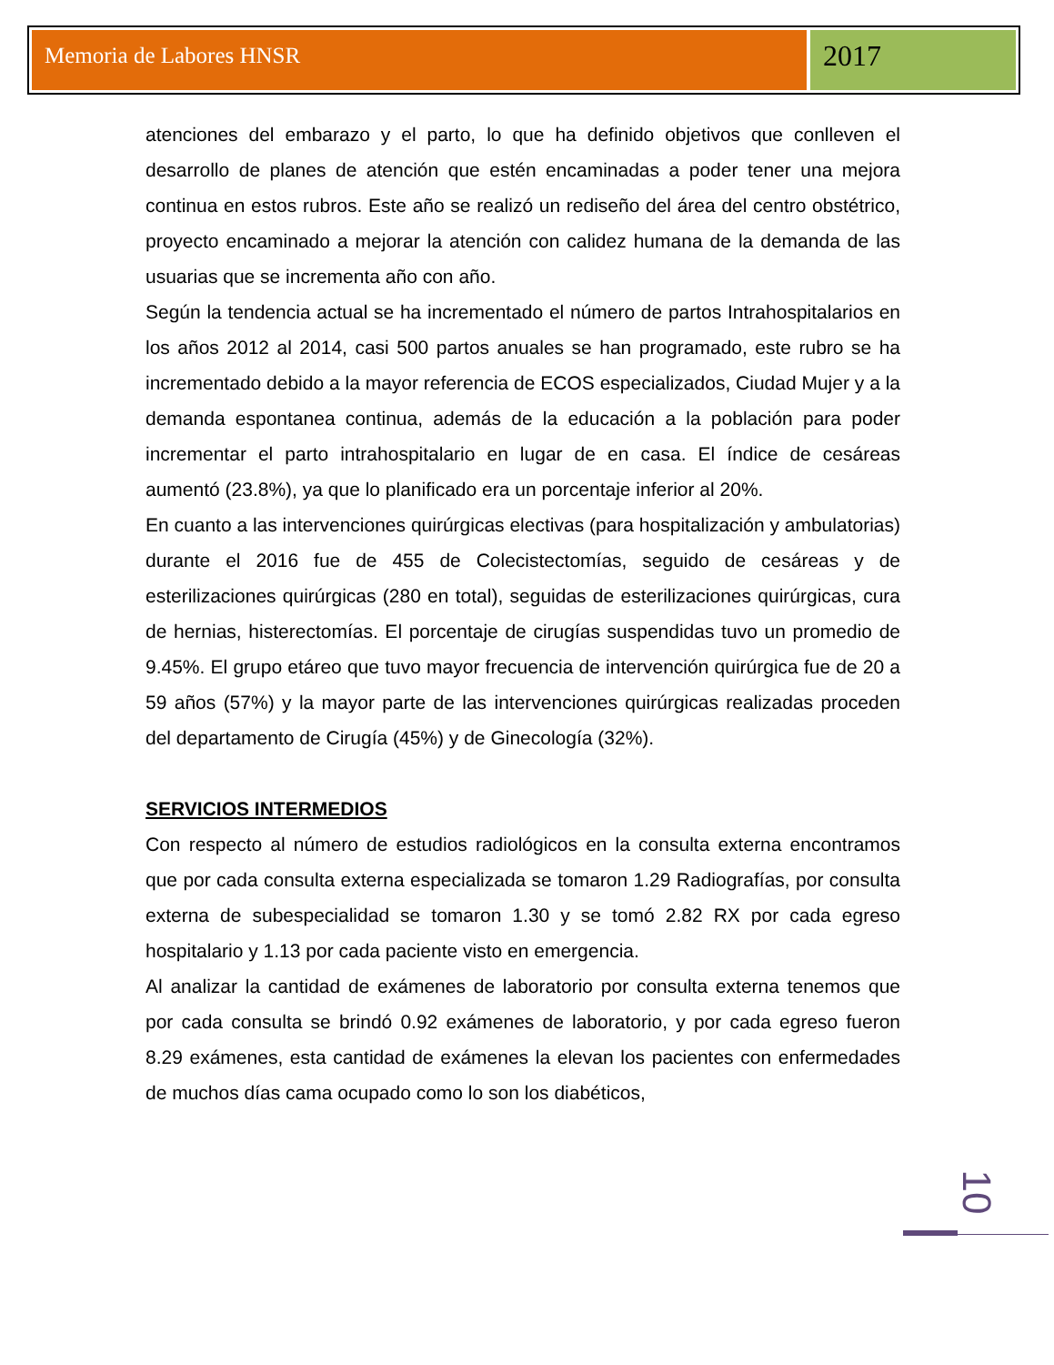Memoria de Labores HNSR
2017
atenciones del embarazo y el parto, lo que ha definido objetivos que conlleven el desarrollo de planes de atención que estén encaminadas a poder tener una mejora continua en estos rubros. Este año se realizó un rediseño del área del centro obstétrico, proyecto encaminado a mejorar la atención con calidez humana de la demanda de las usuarias que se incrementa año con año.
Según la tendencia actual se ha incrementado el número de partos Intrahospitalarios en los años 2012 al 2014, casi 500 partos anuales se han programado, este rubro se ha incrementado debido a la mayor referencia de ECOS especializados, Ciudad Mujer y a la demanda espontanea continua, además de la educación a la población para poder incrementar el parto intrahospitalario en lugar de en casa. El índice de cesáreas aumentó (23.8%), ya que lo planificado era un porcentaje inferior al 20%.
En cuanto a las intervenciones quirúrgicas electivas (para hospitalización y ambulatorias) durante el 2016 fue de 455 de Colecistectomías, seguido de cesáreas y de esterilizaciones quirúrgicas (280 en total), seguidas de esterilizaciones quirúrgicas, cura de hernias, histerectomías. El porcentaje de cirugías suspendidas tuvo un promedio de 9.45%. El grupo etáreo que tuvo mayor frecuencia de intervención quirúrgica fue de 20 a 59 años (57%) y la mayor parte de las intervenciones quirúrgicas realizadas proceden del departamento de Cirugía (45%) y de Ginecología (32%).
SERVICIOS INTERMEDIOS
Con respecto al número de estudios radiológicos en la consulta externa encontramos que por cada consulta externa especializada se tomaron 1.29 Radiografías, por consulta externa de subespecialidad se tomaron 1.30 y se tomó 2.82 RX por cada egreso hospitalario y 1.13 por cada paciente visto en emergencia.
Al analizar la cantidad de exámenes de laboratorio por consulta externa tenemos que por cada consulta se brindó 0.92 exámenes de laboratorio, y por cada egreso fueron 8.29 exámenes, esta cantidad de exámenes la elevan los pacientes con enfermedades de muchos días cama ocupado como lo son los diabéticos,
10